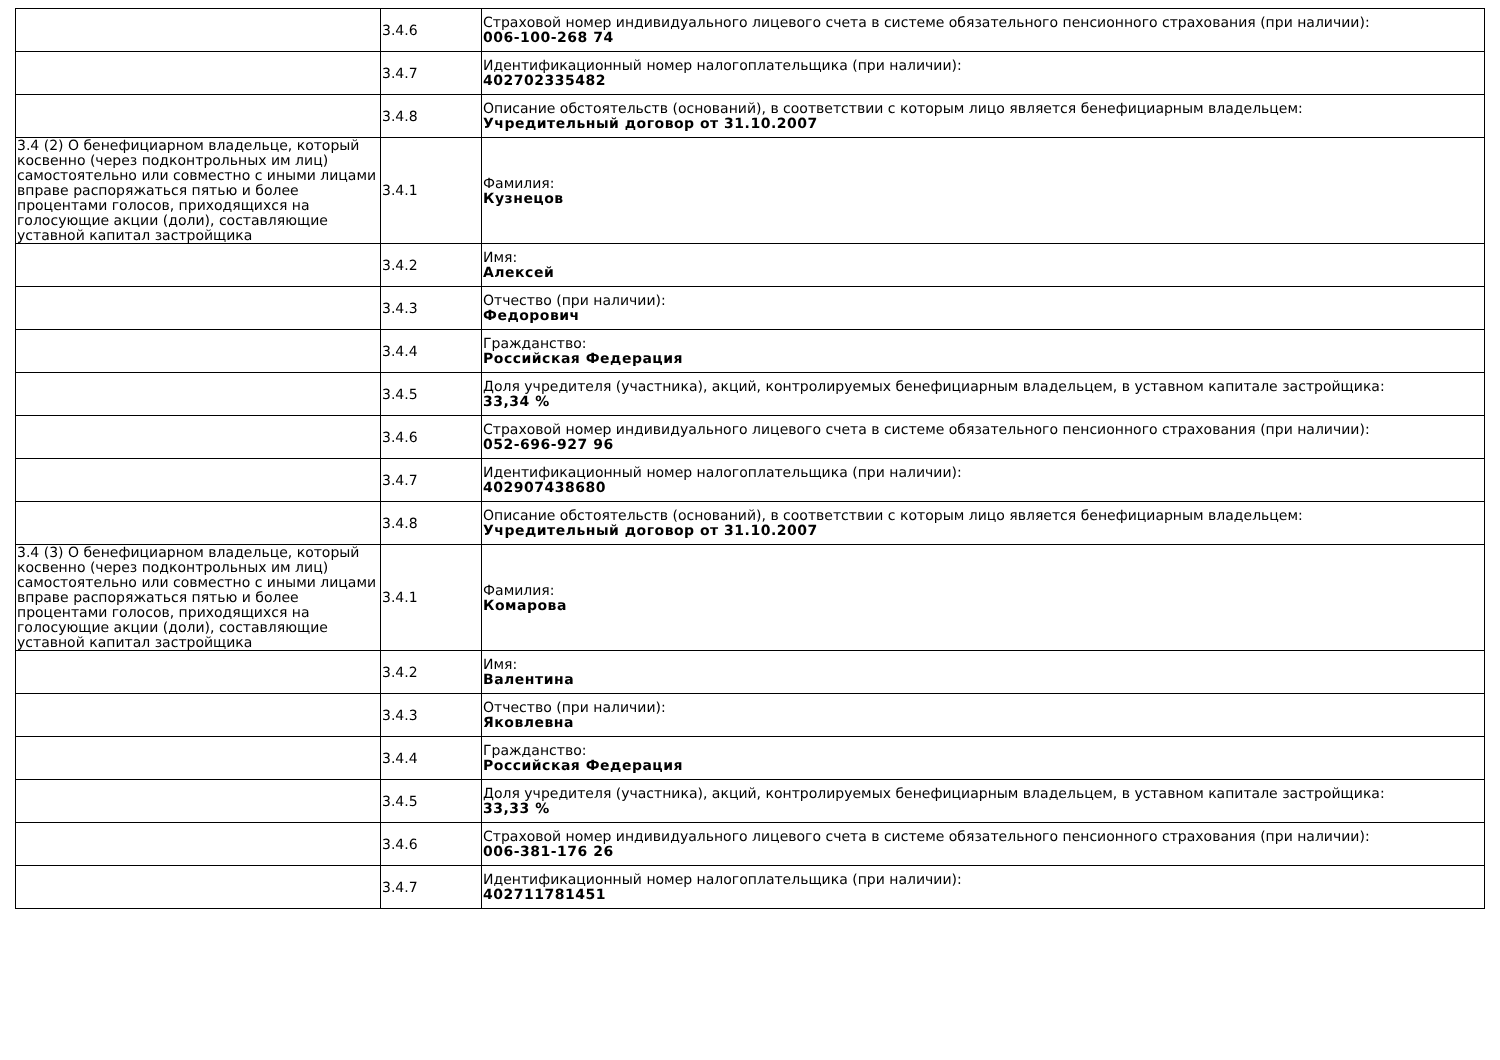| | 3.4.6 | Страховой номер индивидуального лицевого счета в системе обязательного пенсионного страхования (при наличии): 006-100-268 74 |
| | 3.4.7 | Идентификационный номер налогоплательщика (при наличии): 402702335482 |
| | 3.4.8 | Описание обстоятельств (оснований), в соответствии с которым лицо является бенефициарным владельцем: Учредительный договор от 31.10.2007 |
| 3.4 (2) О бенефициарном владельце, который косвенно (через подконтрольных им лиц) самостоятельно или совместно с иными лицами вправе распоряжаться пятью и более процентами голосов, приходящихся на голосующие акции (доли), составляющие уставной капитал застройщика | 3.4.1 | Фамилия: Кузнецов |
| | 3.4.2 | Имя: Алексей |
| | 3.4.3 | Отчество (при наличии): Федорович |
| | 3.4.4 | Гражданство: Российская Федерация |
| | 3.4.5 | Доля учредителя (участника), акций, контролируемых бенефициарным владельцем, в уставном капитале застройщика: 33,34 % |
| | 3.4.6 | Страховой номер индивидуального лицевого счета в системе обязательного пенсионного страхования (при наличии): 052-696-927 96 |
| | 3.4.7 | Идентификационный номер налогоплательщика (при наличии): 402907438680 |
| | 3.4.8 | Описание обстоятельств (оснований), в соответствии с которым лицо является бенефициарным владельцем: Учредительный договор от 31.10.2007 |
| 3.4 (3) О бенефициарном владельце, который косвенно (через подконтрольных им лиц) самостоятельно или совместно с иными лицами вправе распоряжаться пятью и более процентами голосов, приходящихся на голосующие акции (доли), составляющие уставной капитал застройщика | 3.4.1 | Фамилия: Комарова |
| | 3.4.2 | Имя: Валентина |
| | 3.4.3 | Отчество (при наличии): Яковлевна |
| | 3.4.4 | Гражданство: Российская Федерация |
| | 3.4.5 | Доля учредителя (участника), акций, контролируемых бенефициарным владельцем, в уставном капитале застройщика: 33,33 % |
| | 3.4.6 | Страховой номер индивидуального лицевого счета в системе обязательного пенсионного страхования (при наличии): 006-381-176 26 |
| | 3.4.7 | Идентификационный номер налогоплательщика (при наличии): 402711781451 |